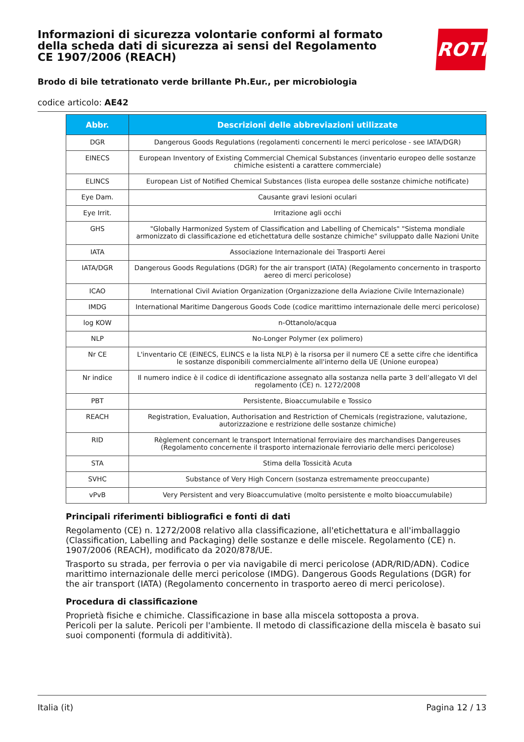Informazioni di sicurezza volontarie conformi al formato della scheda dati di sicurezza ai sensi del Regolamento CE 1907/2006 (REACH)
ROTH
Brodo di bile tetrationato verde brillante Ph.Eur., per microbiologia
codice articolo: AE42
| Abbr. | Descrizioni delle abbreviazioni utilizzate |
| --- | --- |
| DGR | Dangerous Goods Regulations (regolamenti concernenti le merci pericolose - see IATA/DGR) |
| EINECS | European Inventory of Existing Commercial Chemical Substances (inventario europeo delle sostanze chimiche esistenti a carattere commerciale) |
| ELINCS | European List of Notified Chemical Substances (lista europea delle sostanze chimiche notificate) |
| Eye Dam. | Causante gravi lesioni oculari |
| Eye Irrit. | Irritazione agli occhi |
| GHS | "Globally Harmonized System of Classification and Labelling of Chemicals" "Sistema mondiale armonizzato di classificazione ed etichettatura delle sostanze chimiche" sviluppato dalle Nazioni Unite |
| IATA | Associazione Internazionale dei Trasporti Aerei |
| IATA/DGR | Dangerous Goods Regulations (DGR) for the air transport (IATA) (Regolamento concernento in trasporto aereo di merci pericolose) |
| ICAO | International Civil Aviation Organization (Organizzazione della Aviazione Civile Internazionale) |
| IMDG | International Maritime Dangerous Goods Code (codice marittimo internazionale delle merci pericolose) |
| log KOW | n-Ottanolo/acqua |
| NLP | No-Longer Polymer (ex polimero) |
| Nr CE | L'inventario CE (EINECS, ELINCS e la lista NLP) è la risorsa per il numero CE a sette cifre che identifica le sostanze disponibili commercialmente all'interno della UE (Unione europea) |
| Nr indice | Il numero indice è il codice di identificazione assegnato alla sostanza nella parte 3 dell’allegato VI del regolamento (CE) n. 1272/2008 |
| PBT | Persistente, Bioaccumulabile e Tossico |
| REACH | Registration, Evaluation, Authorisation and Restriction of Chemicals (registrazione, valutazione, autorizzazione e restrizione delle sostanze chimiche) |
| RID | Règlement concernant le transport International ferroviaire des marchandises Dangereuses (Regolamento concernente il trasporto internazionale ferroviario delle merci pericolose) |
| STA | Stima della Tossicità Acuta |
| SVHC | Substance of Very High Concern (sostanza estremamente preoccupante) |
| vPvB | Very Persistent and very Bioaccumulative (molto persistente e molto bioaccumulabile) |
Principali riferimenti bibliografici e fonti di dati
Regolamento (CE) n. 1272/2008 relativo alla classificazione, all'etichettatura e all'imballaggio (Classification, Labelling and Packaging) delle sostanze e delle miscele. Regolamento (CE) n. 1907/2006 (REACH), modificato da 2020/878/UE.
Trasporto su strada, per ferrovia o per via navigabile di merci pericolose (ADR/RID/ADN). Codice marittimo internazionale delle merci pericolose (IMDG). Dangerous Goods Regulations (DGR) for the air transport (IATA) (Regolamento concernento in trasporto aereo di merci pericolose).
Procedura di classificazione
Proprietà fisiche e chimiche. Classificazione in base alla miscela sottoposta a prova.
Pericoli per la salute. Pericoli per l'ambiente. Il metodo di classificazione della miscela è basato sui suoi componenti (formula di additività).
Italia (it) Pagina 12 / 13